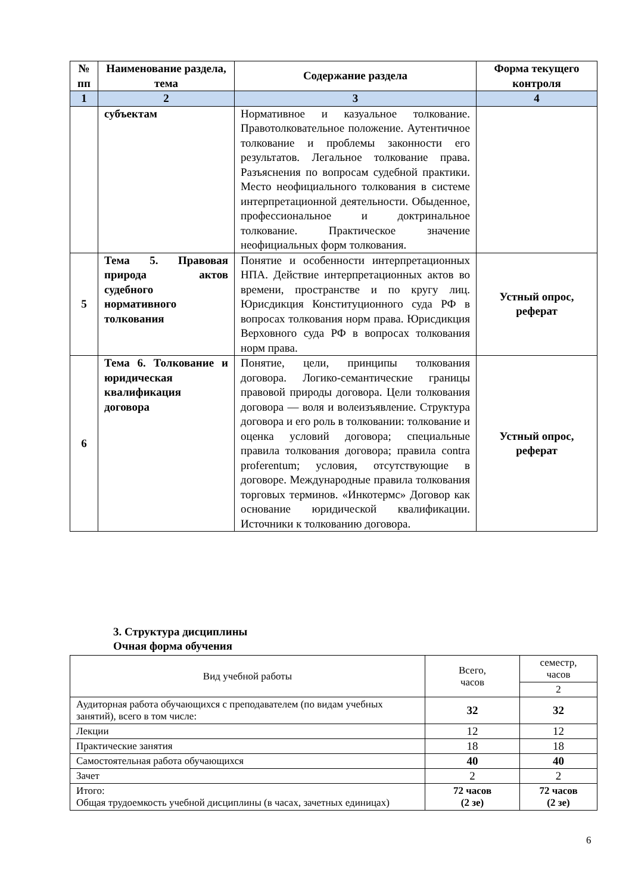| № пп | Наименование раздела, тема | Содержание раздела | Форма текущего контроля |
| --- | --- | --- | --- |
| 1 | 2 | 3 | 4 |
| | субъектам | Нормативное и казуальное толкование. Правотолковательное положение. Аутентичное толкование и проблемы законности его результатов. Легальное толкование права. Разъяснения по вопросам судебной практики. Место неофициального толкования в системе интерпретационной деятельности. Обыденное, профессиональное и доктринальное толкование. Практическое значение неофициальных форм толкования. | |
| 5 | Тема 5. Правовая природа актов судебного нормативного толкования | Понятие и особенности интерпретационных НПА. Действие интерпретационных актов во времени, пространстве и по кругу лиц. Юрисдикция Конституционного суда РФ в вопросах толкования норм права. Юрисдикция Верховного суда РФ в вопросах толкования норм права. | Устный опрос, реферат |
| 6 | Тема 6. Толкование и юридическая квалификация договора | Понятие, цели, принципы толкования договора. Логико-семантические границы правовой природы договора. Цели толкования договора — воля и волеизъявление. Структура договора и его роль в толковании: толкование и оценка условий договора; специальные правила толкования договора; правила contra proferentum; условия, отсутствующие в договоре. Международные правила толкования торговых терминов. «Инкотермс» Договор как основание юридической квалификации. Источники к толкованию договора. | Устный опрос, реферат |
3. Структура дисциплины
Очная форма обучения
| Вид учебной работы | Всего, часов | семестр, часов |
| | | 2 |
| Аудиторная работа обучающихся с преподавателем (по видам учебных занятий), всего в том числе: | 32 | 32 |
| Лекции | 12 | 12 |
| Практические занятия | 18 | 18 |
| Самостоятельная работа обучающихся | 40 | 40 |
| Зачет | 2 | 2 |
| Итого: Общая трудоемкость учебной дисциплины (в часах, зачетных единицах) | 72 часов (2 зе) | 72 часов (2 зе) |
6